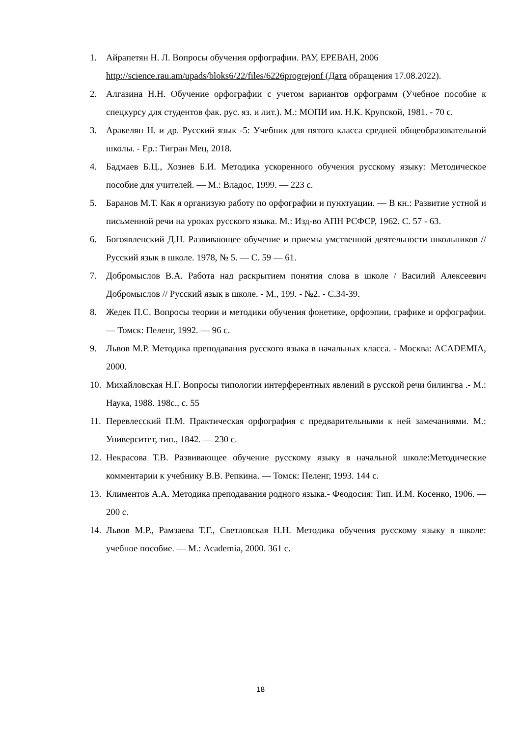1. Айрапетян Н. Л. Вопросы обучения орфографии. РАУ, ЕРЕВАН, 2006 http://science.rau.am/upads/bloks6/22/files/6226progrejonf (Дата обращения 17.08.2022).
2. Алгазина Н.Н. Обучение орфографии с учетом вариантов орфограмм (Учебное пособие к спецкурсу для студентов фак. рус. яз. и лит.). М.: МОПИ им. Н.К. Крупской, 1981. - 70 с.
3. Аракелян Н. и др. Русский язык -5: Учебник для пятого класса средней общеобразовательной школы. - Ер.: Тигран Мец, 2018.
4. Бадмаев Б.Ц., Хозиев Б.И. Методика ускоренного обучения русскому языку: Методическое пособие для учителей. — М.: Владос, 1999. — 223 с.
5. Баранов М.Т. Как я организую работу по орфографии и пунктуации. — В кн.: Развитие устной и письменной речи на уроках русского языка. М.: Изд-во АПН РСФСР, 1962. С. 57 - 63.
6. Богоявленский Д.Н. Развивающее обучение и приемы умственной деятельности школьников // Русский язык в школе. 1978, № 5. — С. 59 — 61.
7. Добромыслов В.А. Работа над раскрытием понятия слова в школе / Василий Алексеевич Добромыслов // Русский язык в школе. - М., 199. - №2. - С.34-39.
8. Жедек П.С. Вопросы теории и методики обучения фонетике, орфоэпии, графике и орфографии. — Томск: Пеленг, 1992. — 96 с.
9. Львов М.Р. Методика преподавания русского языка в начальных класса. - Москва: ACADEMIA, 2000.
10.
Михайловская Н.Г. Вопросы типологии интерферентных явлений в русской речи билингва .- М.: Наука, 1988. 198с., с. 55
11.
Перевлесский П.М. Практическая орфография с предварительными к ней замечаниями. М.: Университет, тип., 1842. — 230 с.
12.
Некрасова Т.В. Развивающее обучение русскому языку в начальной школе:Методические комментарии к учебнику В.В. Репкина. — Томск: Пеленг, 1993. 144 с.
13.
Климентов А.А. Методика преподавания родного языка.- Феодосия: Тип. И.М. Косенко, 1906. — 200 с.
14.
Львов М.Р., Рамзаева Т.Г., Светловская Н.Н. Методика обучения русскому языку в школе: учебное пособие. — М.: Academia, 2000. 361 с.
18